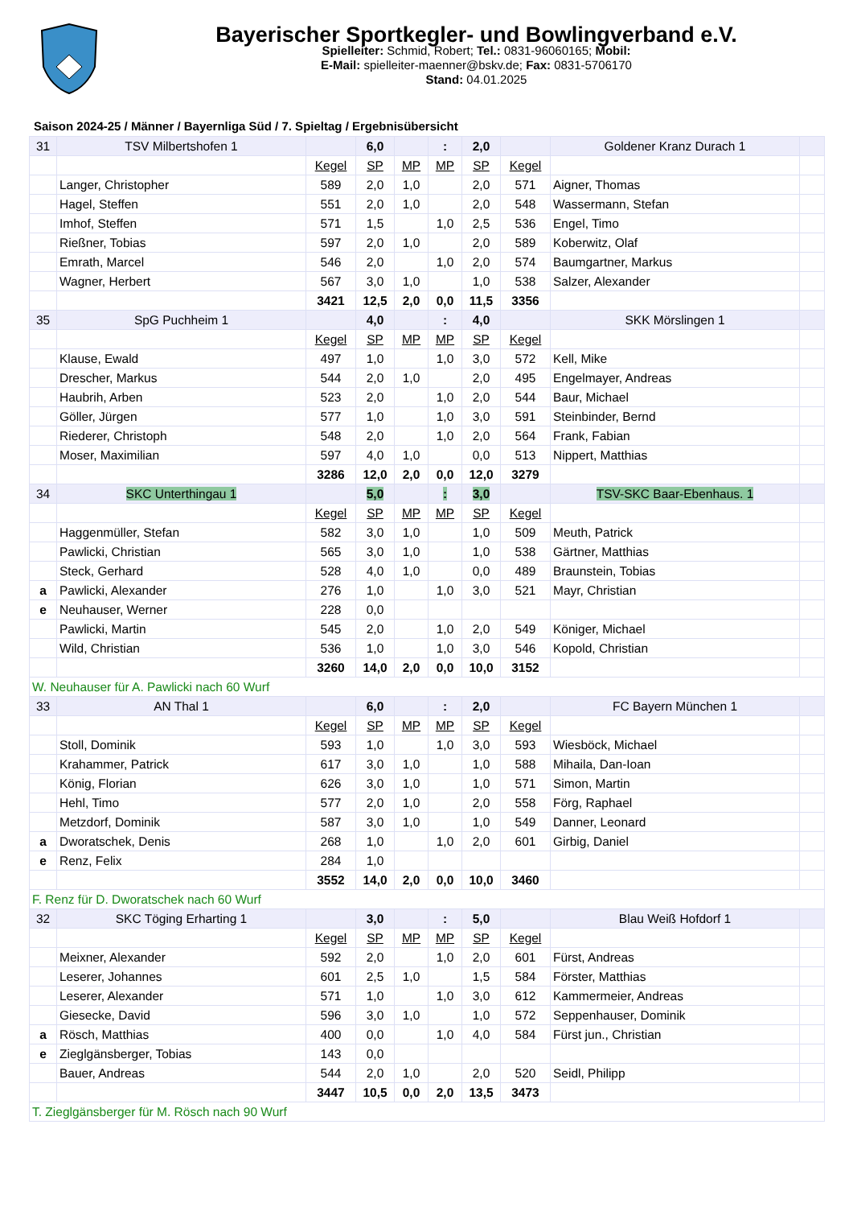Bayerischer Sportkegler- und Bowlingverband e.V.
Spielleiter: Schmid, Robert; Tel.: 0831-96060165; Mobil:
E-Mail: spielleiter-maenner@bskv.de; Fax: 0831-5706170
Stand: 04.01.2025
Saison 2024-25 / Männer / Bayernliga Süd / 7. Spieltag / Ergebnisübersicht
| 31 | TSV Milbertshofen 1 | | 6,0 | | : | 2,0 | | Goldener Kranz Durach 1 | |
| | | Kegel | SP | MP | MP | SP | Kegel | | |
| | Langer, Christopher | 589 | 2,0 | 1,0 | | 2,0 | 571 | Aigner, Thomas | |
| | Hagel, Steffen | 551 | 2,0 | 1,0 | | 2,0 | 548 | Wassermann, Stefan | |
| | Imhof, Steffen | 571 | 1,5 | | 1,0 | 2,5 | 536 | Engel, Timo | |
| | Rießner, Tobias | 597 | 2,0 | 1,0 | | 2,0 | 589 | Koberwitz, Olaf | |
| | Emrath, Marcel | 546 | 2,0 | | 1,0 | 2,0 | 574 | Baumgartner, Markus | |
| | Wagner, Herbert | 567 | 3,0 | 1,0 | | 1,0 | 538 | Salzer, Alexander | |
| | | 3421 | 12,5 | 2,0 | 0,0 | 11,5 | 3356 | | |
| 35 | SpG Puchheim 1 | | 4,0 | | : | 4,0 | | SKK Mörslingen 1 | |
| | | Kegel | SP | MP | MP | SP | Kegel | | |
| | Klause, Ewald | 497 | 1,0 | | 1,0 | 3,0 | 572 | Kell, Mike | |
| | Drescher, Markus | 544 | 2,0 | 1,0 | | 2,0 | 495 | Engelmayer, Andreas | |
| | Haubrih, Arben | 523 | 2,0 | | 1,0 | 2,0 | 544 | Baur, Michael | |
| | Göller, Jürgen | 577 | 1,0 | | 1,0 | 3,0 | 591 | Steinbinder, Bernd | |
| | Riederer, Christoph | 548 | 2,0 | | 1,0 | 2,0 | 564 | Frank, Fabian | |
| | Moser, Maximilian | 597 | 4,0 | 1,0 | | 0,0 | 513 | Nippert, Matthias | |
| | | 3286 | 12,0 | 2,0 | 0,0 | 12,0 | 3279 | | |
| 34 | SKC Unterthingau 1 | | 5,0 | | : | 3,0 | | TSV-SKC Baar-Ebenhaus. 1 | |
| | | Kegel | SP | MP | MP | SP | Kegel | | |
| | Haggenmüller, Stefan | 582 | 3,0 | 1,0 | | 1,0 | 509 | Meuth, Patrick | |
| | Pawlicki, Christian | 565 | 3,0 | 1,0 | | 1,0 | 538 | Gärtner, Matthias | |
| | Steck, Gerhard | 528 | 4,0 | 1,0 | | 0,0 | 489 | Braunstein, Tobias | |
| a | Pawlicki, Alexander | 276 | 1,0 | | 1,0 | 3,0 | 521 | Mayr, Christian | |
| e | Neuhauser, Werner | 228 | 0,0 | | | | | | |
| | Pawlicki, Martin | 545 | 2,0 | | 1,0 | 2,0 | 549 | Königer, Michael | |
| | Wild, Christian | 536 | 1,0 | | 1,0 | 3,0 | 546 | Kopold, Christian | |
| | | 3260 | 14,0 | 2,0 | 0,0 | 10,0 | 3152 | | |
| W. Neuhauser für A. Pawlicki nach 60 Wurf | | | | | | | | | |
| 33 | AN Thal 1 | | 6,0 | | : | 2,0 | | FC Bayern München 1 | |
| | | Kegel | SP | MP | MP | SP | Kegel | | |
| | Stoll, Dominik | 593 | 1,0 | | 1,0 | 3,0 | 593 | Wiesböck, Michael | |
| | Krahammer, Patrick | 617 | 3,0 | 1,0 | | 1,0 | 588 | Mihaila, Dan-Ioan | |
| | König, Florian | 626 | 3,0 | 1,0 | | 1,0 | 571 | Simon, Martin | |
| | Hehl, Timo | 577 | 2,0 | 1,0 | | 2,0 | 558 | Förg, Raphael | |
| | Metzdorf, Dominik | 587 | 3,0 | 1,0 | | 1,0 | 549 | Danner, Leonard | |
| a | Dworatschek, Denis | 268 | 1,0 | | 1,0 | 2,0 | 601 | Girbig, Daniel | |
| e | Renz, Felix | 284 | 1,0 | | | | | | |
| | | 3552 | 14,0 | 2,0 | 0,0 | 10,0 | 3460 | | |
| F. Renz für D. Dworatschek nach 60 Wurf | | | | | | | | | |
| 32 | SKC Töging Erharting 1 | | 3,0 | | : | 5,0 | | Blau Weiß Hofdorf 1 | |
| | | Kegel | SP | MP | MP | SP | Kegel | | |
| | Meixner, Alexander | 592 | 2,0 | | 1,0 | 2,0 | 601 | Fürst, Andreas | |
| | Leserer, Johannes | 601 | 2,5 | 1,0 | | 1,5 | 584 | Förster, Matthias | |
| | Leserer, Alexander | 571 | 1,0 | | 1,0 | 3,0 | 612 | Kammermeier, Andreas | |
| | Giesecke, David | 596 | 3,0 | 1,0 | | 1,0 | 572 | Seppenhauser, Dominik | |
| a | Rösch, Matthias | 400 | 0,0 | | 1,0 | 4,0 | 584 | Fürst jun., Christian | |
| e | Zieglgänsberger, Tobias | 143 | 0,0 | | | | | | |
| | Bauer, Andreas | 544 | 2,0 | 1,0 | | 2,0 | 520 | Seidl, Philipp | |
| | | 3447 | 10,5 | 0,0 | 2,0 | 13,5 | 3473 | | |
| T. Zieglgänsberger für M. Rösch nach 90 Wurf | | | | | | | | | |